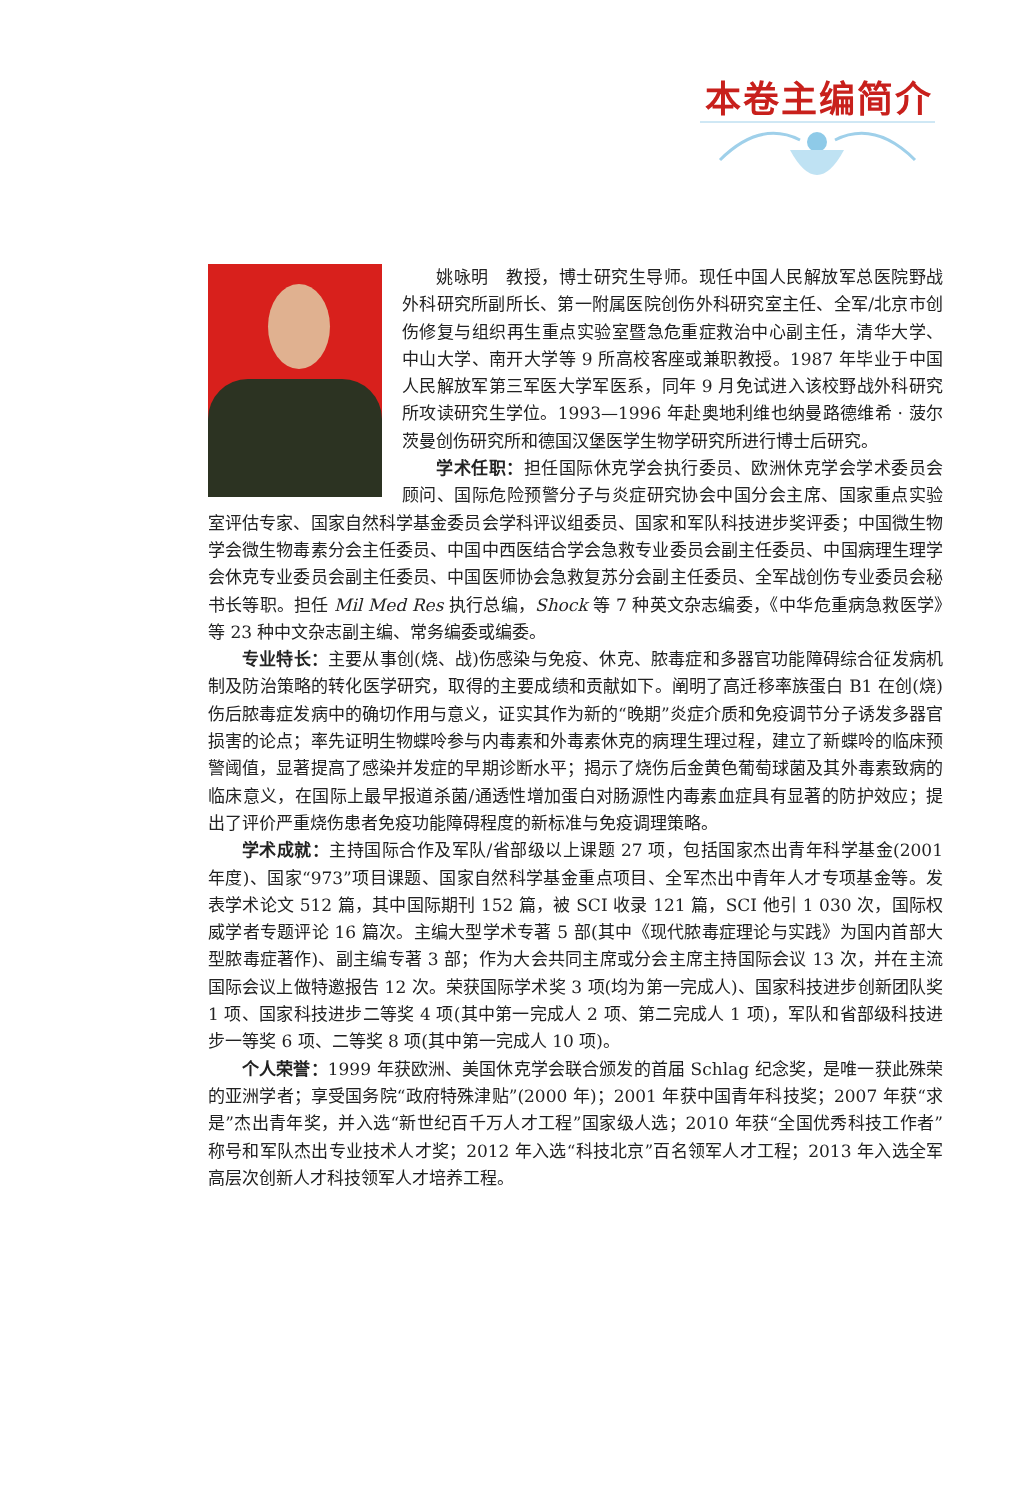本卷主编简介
姚咏明　教授，博士研究生导师。现任中国人民解放军总医院野战外科研究所副所长、第一附属医院创伤外科研究室主任、全军/北京市创伤修复与组织再生重点实验室暨急危重症救治中心副主任，清华大学、中山大学、南开大学等 9 所高校客座或兼职教授。1987 年毕业于中国人民解放军第三军医大学军医系，同年 9 月免试进入该校野战外科研究所攻读研究生学位。1993—1996 年赴奥地利维也纳曼路德维希 · 菠尔茨曼创伤研究所和德国汉堡医学生物学研究所进行博士后研究。
学术任职：担任国际休克学会执行委员、欧洲休克学会学术委员会顾问、国际危险预警分子与炎症研究协会中国分会主席、国家重点实验室评估专家、国家自然科学基金委员会学科评议组委员、国家和军队科技进步奖评委；中国微生物学会微生物毒素分会主任委员、中国中西医结合学会急救专业委员会副主任委员、中国病理生理学会休克专业委员会副主任委员、中国医师协会急救复苏分会副主任委员、全军战创伤专业委员会秘书长等职。担任 Mil Med Res 执行总编，Shock 等 7 种英文杂志编委，《中华危重病急救医学》等 23 种中文杂志副主编、常务编委或编委。
专业特长：主要从事创(烧、战)伤感染与免疫、休克、脓毒症和多器官功能障碍综合征发病机制及防治策略的转化医学研究，取得的主要成绩和贡献如下。阐明了高迁移率族蛋白 B1 在创(烧)伤后脓毒症发病中的确切作用与意义，证实其作为新的“晚期”炎症介质和免疫调节分子诱发多器官损害的论点；率先证明生物蝶呤参与内毒素和外毒素休克的病理生理过程，建立了新蝶呤的临床预警阈值，显著提高了感染并发症的早期诊断水平；揭示了烧伤后金黄色葡萄球菌及其外毒素致病的临床意义，在国际上最早报道杀菌/通透性增加蛋白对肠源性内毒素血症具有显著的防护效应；提出了评价严重烧伤患者免疫功能障碍程度的新标准与免疫调理策略。
学术成就：主持国际合作及军队/省部级以上课题 27 项，包括国家杰出青年科学基金(2001 年度)、国家“973”项目课题、国家自然科学基金重点项目、全军杰出中青年人才专项基金等。发表学术论文 512 篇，其中国际期刊 152 篇，被 SCI 收录 121 篇，SCI 他引 1 030 次，国际权威学者专题评论 16 篇次。主编大型学术专著 5 部(其中《现代脓毒症理论与实践》为国内首部大型脓毒症著作)、副主编专著 3 部；作为大会共同主席或分会主席主持国际会议 13 次，并在主流国际会议上做特邀报告 12 次。荣获国际学术奖 3 项(均为第一完成人)、国家科技进步创新团队奖 1 项、国家科技进步二等奖 4 项(其中第一完成人 2 项、第二完成人 1 项)，军队和省部级科技进步一等奖 6 项、二等奖 8 项(其中第一完成人 10 项)。
个人荣誉：1999 年获欧洲、美国休克学会联合颁发的首届 Schlag 纪念奖，是唯一获此殊荣的亚洲学者；享受国务院“政府特殊津贴”(2000 年)；2001 年获中国青年科技奖；2007 年获“求是”杰出青年奖，并入选“新世纪百千万人才工程”国家级人选；2010 年获“全国优秀科技工作者”称号和军队杰出专业技术人才奖；2012 年入选“科技北京”百名领军人才工程；2013 年入选全军高层次创新人才科技领军人才培养工程。